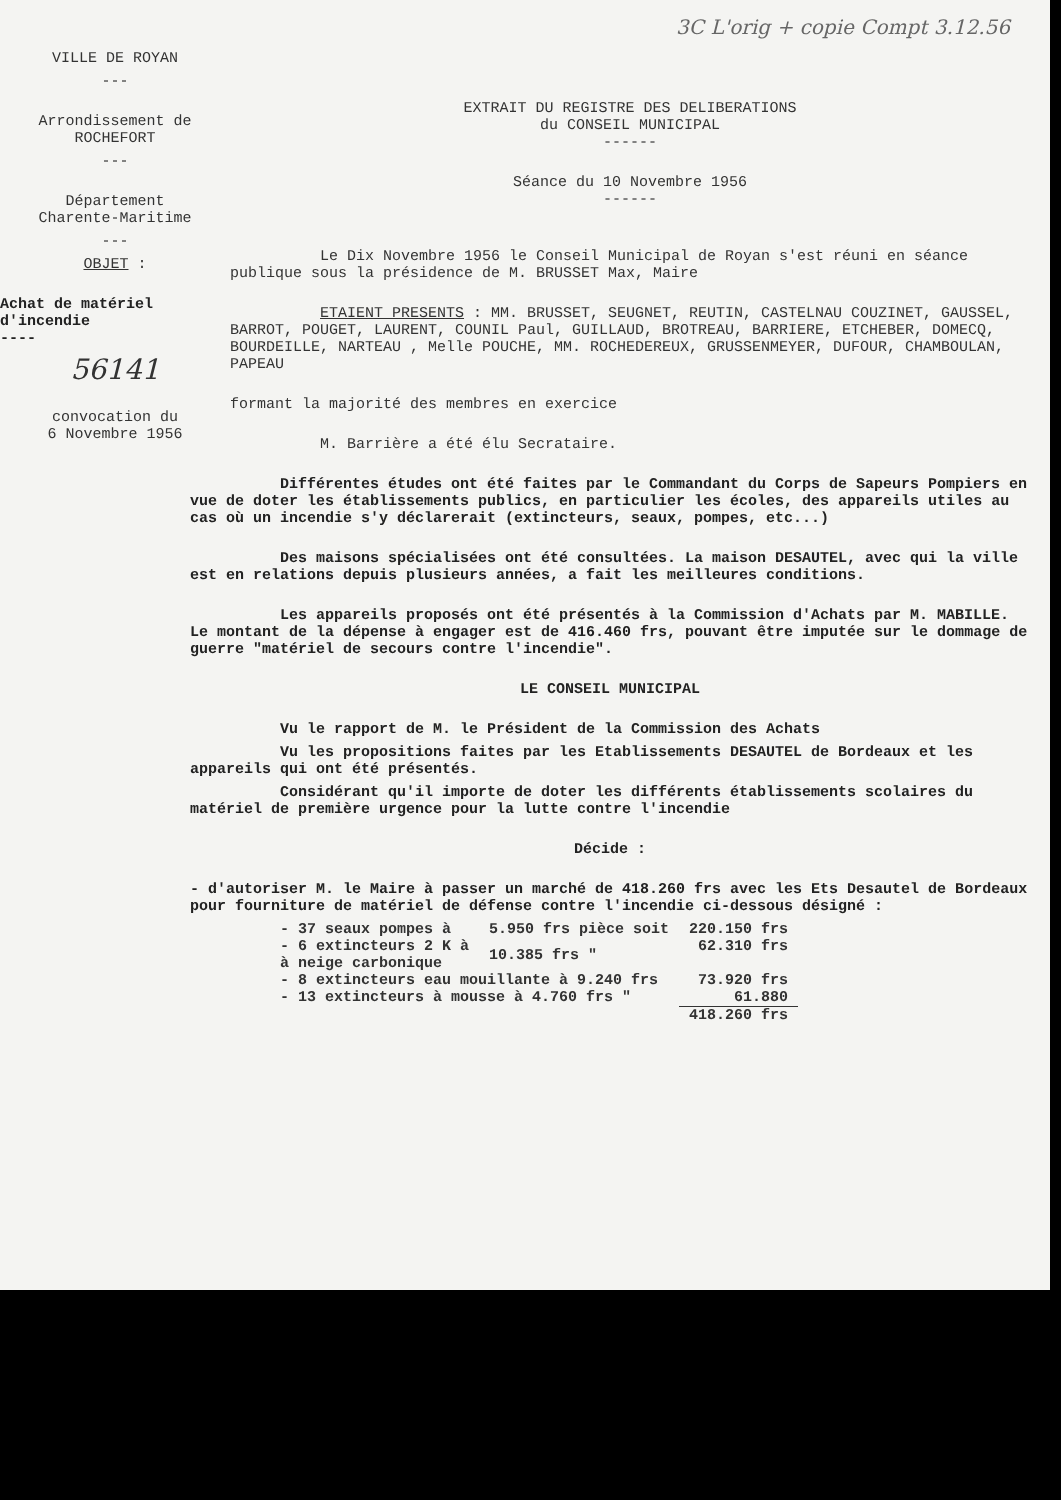3C L'orig + copie Compt 3.12.56
VILLE DE ROYAN
---
Arrondissement de ROCHEFORT
---
Département
Charente-Maritime
---
OBJET :
Achat de matériel
d'incendie
----
56141
convocation du
6 Novembre 1956
EXTRAIT DU REGISTRE DES DELIBERATIONS
du CONSEIL MUNICIPAL
------
Séance du 10 Novembre 1956
------
Le Dix Novembre 1956 le Conseil Municipal de Royan s'est réuni en séance publique sous la présidence de M. BRUSSET Max, Maire
ETAIENT PRESENTS : MM. BRUSSET, SEUGNET, REUTIN, CASTELNAU COUZINET, GAUSSEL, BARROT, POUGET, LAURENT, COUNIL Paul, GUILLAUD, BROTREAU, BARRIERE, ETCHEBER, DOMECQ, BOURDEILLE, NARTEAU , Melle POUCHE, MM. ROCHEDEREUX, GRUSSENMEYER, DUFOUR, CHAMBOULAN, PAPEAU
formant la majorité des membres en exercice
M. Barrière a été élu Secrataire.
Différentes études ont été faites par le Commandant du Corps de Sapeurs Pompiers en vue de doter les établissements publics, en particulier les écoles, des appareils utiles au cas où un incendie s'y déclarerait (extincteurs, seaux, pompes, etc...)
Des maisons spécialisées ont été consultées. La maison DESAUTEL, avec qui la ville est en relations depuis plusieurs années, a fait les meilleures conditions.
Les appareils proposés ont été présentés à la Commission d'Achats par M. MABILLE. Le montant de la dépense à engager est de 416.460 frs, pouvant être imputée sur le dommage de guerre "matériel de secours contre l'incendie".
LE CONSEIL MUNICIPAL
Vu le rapport de M. le Président de la Commission des Achats
Vu les propositions faites par les Etablissements DESAUTEL de Bordeaux et les appareils qui ont été présentés.
Considérant qu'il importe de doter les différents établissements scolaires du matériel de première urgence pour la lutte contre l'incendie
Décide :
- d'autoriser M. le Maire à passer un marché de 418.260 frs avec les Ets Desautel de Bordeaux pour fourniture de matériel de défense contre l'incendie ci-dessous désigné :
| - 37 seaux pompes à | 5.950 frs pièce soit | 220.150 frs |
| - 6 extincteurs 2 K à à neige carbonique | 10.385 frs " | 62.310 frs |
| - 8 extincteurs eau mouillante à 9.240 frs | | 73.920 frs |
| - 13 extincteurs à mousse à 4.760 frs " | | 61.880 |
| | | 418.260 frs |